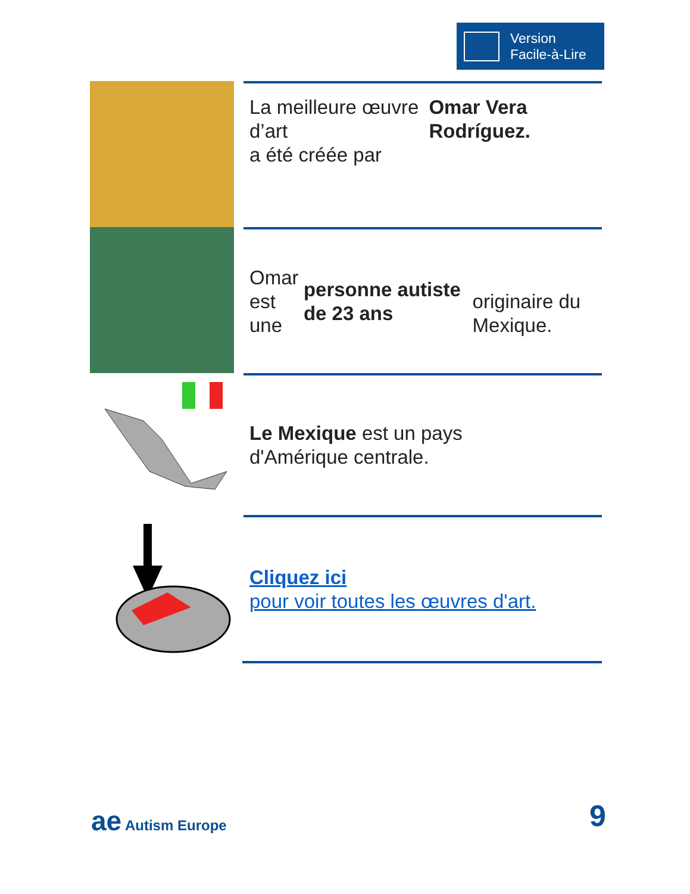Version
Facile-à-Lire
La meilleure œuvre d’art
a été créée par
Omar Vera Rodríguez.
Omar est
une personne autiste de 23 ans
originaire du Mexique.
Le Mexique est un pays
d'Amérique centrale.
Cliquez ici
pour voir toutes les œuvres d'art.
ae Autism Europe 9